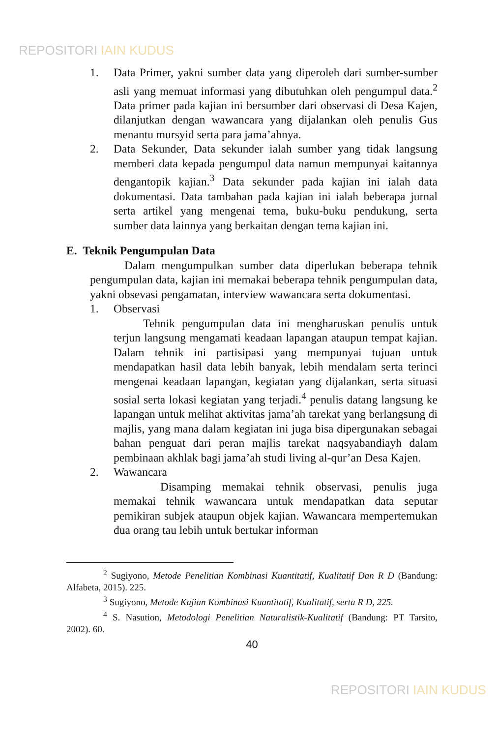REPOSITORI IAIN KUDUS
1. Data Primer, yakni sumber data yang diperoleh dari sumber-sumber asli yang memuat informasi yang dibutuhkan oleh pengumpul data.<sup>2</sup> Data primer pada kajian ini bersumber dari observasi di Desa Kajen, dilanjutkan dengan wawancara yang dijalankan oleh penulis Gus menantu mursyid serta para jama’ahnya.
2. Data Sekunder, Data sekunder ialah sumber yang tidak langsung memberi data kepada pengumpul data namun mempunyai kaitannya dengantopik kajian.<sup>3</sup> Data sekunder pada kajian ini ialah data dokumentasi. Data tambahan pada kajian ini ialah beberapa jurnal serta artikel yang mengenai tema, buku-buku pendukung, serta sumber data lainnya yang berkaitan dengan tema kajian ini.
E. Teknik Pengumpulan Data
Dalam mengumpulkan sumber data diperlukan beberapa tehnik pengumpulan data, kajian ini memakai beberapa tehnik pengumpulan data, yakni obsevasi pengamatan, interview wawancara serta dokumentasi.
1. Observasi
Tehnik pengumpulan data ini mengharuskan penulis untuk terjun langsung mengamati keadaan lapangan ataupun tempat kajian. Dalam tehnik ini partisipasi yang mempunyai tujuan untuk mendapatkan hasil data lebih banyak, lebih mendalam serta terinci mengenai keadaan lapangan, kegiatan yang dijalankan, serta situasi sosial serta lokasi kegiatan yang terjadi.<sup>4</sup> penulis datang langsung ke lapangan untuk melihat aktivitas jama’ah tarekat yang berlangsung di majlis, yang mana dalam kegiatan ini juga bisa dipergunakan sebagai bahan penguat dari peran majlis tarekat naqsyabandiayh dalam pembinaan akhlak bagi jama’ah studi living al-qur’an Desa Kajen.
2. Wawancara
Disamping memakai tehnik observasi, penulis juga memakai tehnik wawancara untuk mendapatkan data seputar pemikiran subjek ataupun objek kajian. Wawancara mempertemukan dua orang tau lebih untuk bertukar informan
<sup>2</sup> Sugiyono, Metode Penelitian Kombinasi Kuantitatif, Kualitatif Dan R D (Bandung: Alfabeta, 2015). 225.
<sup>3</sup> Sugiyono, Metode Kajian Kombinasi Kuantitatif, Kualitatif, serta R D, 225.
<sup>4</sup> S. Nasution, Metodologi Penelitian Naturalistik-Kualitatif (Bandung: PT Tarsito, 2002). 60.
40
REPOSITORI IAIN KUDUS